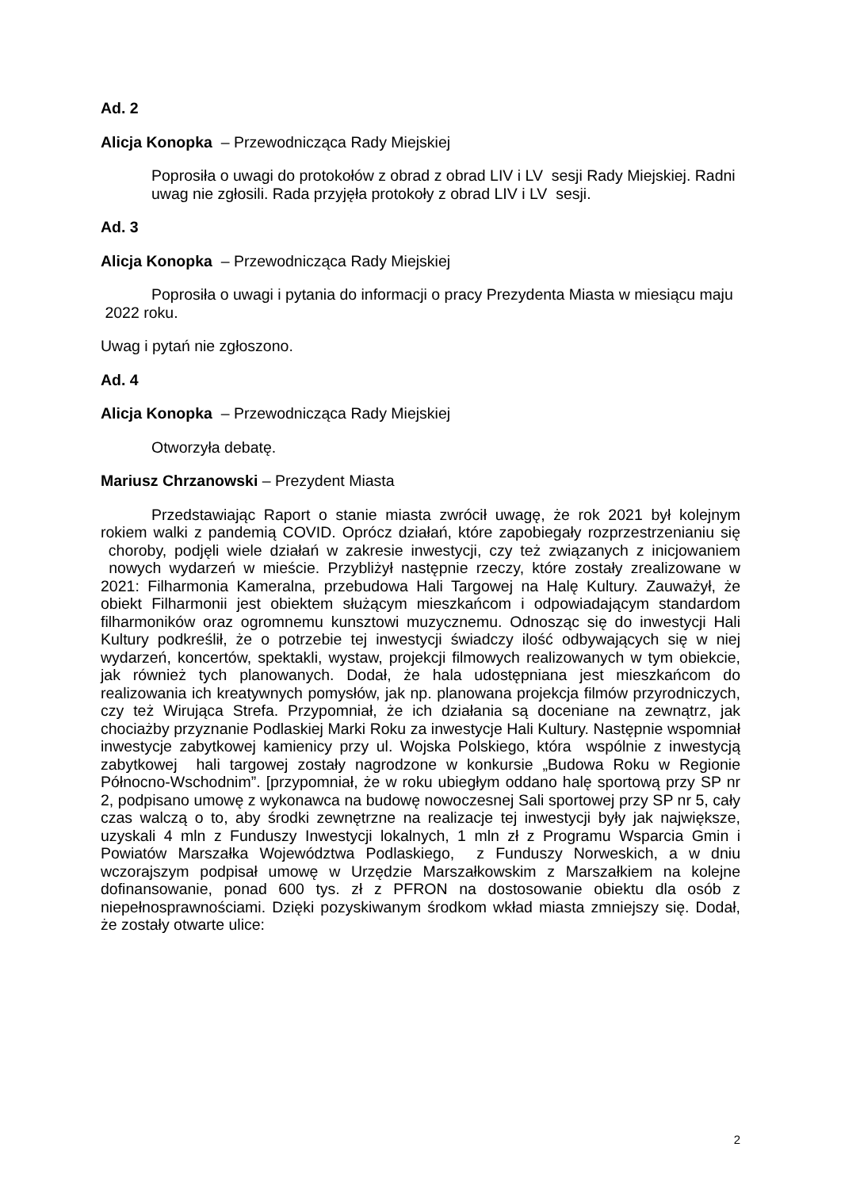Ad. 2
Alicja Konopka – Przewodnicząca Rady Miejskiej
Poprosiła o uwagi do protokołów z obrad z obrad LIV i LV sesji Rady Miejskiej. Radni uwag nie zgłosili. Rada przyjęła protokoły z obrad LIV i LV sesji.
Ad. 3
Alicja Konopka – Przewodnicząca Rady Miejskiej
Poprosiła o uwagi i pytania do informacji o pracy Prezydenta Miasta w miesiącu maju 2022 roku.
Uwag i pytań nie zgłoszono.
Ad. 4
Alicja Konopka – Przewodnicząca Rady Miejskiej
Otworzyła debatę.
Mariusz Chrzanowski – Prezydent Miasta
Przedstawiając Raport o stanie miasta zwrócił uwagę, że rok 2021 był kolejnym rokiem walki z pandemią COVID. Oprócz działań, które zapobiegały rozprzestrzenianiu się choroby, podjęli wiele działań w zakresie inwestycji, czy też związanych z inicjowaniem nowych wydarzeń w mieście. Przybliżył następnie rzeczy, które zostały zrealizowane w 2021: Filharmonia Kameralna, przebudowa Hali Targowej na Halę Kultury. Zauważył, że obiekt Filharmonii jest obiektem służącym mieszkańcom i odpowiadającym standardom filharmoników oraz ogromnemu kunsztowi muzycznemu. Odnosząc się do inwestycji Hali Kultury podkreślił, że o potrzebie tej inwestycji świadczy ilość odbywających się w niej wydarzeń, koncertów, spektakli, wystaw, projekcji filmowych realizowanych w tym obiekcie, jak również tych planowanych. Dodał, że hala udostępniana jest mieszkańcom do realizowania ich kreatywnych pomysłów, jak np. planowana projekcja filmów przyrodniczych, czy też Wirująca Strefa. Przypomniał, że ich działania są doceniane na zewnątrz, jak chociażby przyznanie Podlaskiej Marki Roku za inwestycje Hali Kultury. Następnie wspomniał inwestycje zabytkowej kamienicy przy ul. Wojska Polskiego, która wspólnie z inwestycją zabytkowej hali targowej zostały nagrodzone w konkursie „Budowa Roku w Regionie Północno-Wschodnim”. [przypomniał, że w roku ubiegłym oddano halę sportową przy SP nr 2, podpisano umowę z wykonawca na budowę nowoczesnej Sali sportowej przy SP nr 5, cały czas walczą o to, aby środki zewnętrzne na realizacje tej inwestycji były jak największe, uzyskali 4 mln z Funduszy Inwestycji lokalnych, 1 mln zł z Programu Wsparcia Gmin i Powiatów Marszałka Województwa Podlaskiego, z Funduszy Norweskich, a w dniu wczorajszym podpisał umowę w Urzędzie Marszałkowskim z Marszałkiem na kolejne dofinansowanie, ponad 600 tys. zł z PFRON na dostosowanie obiektu dla osób z niepełnosprawnościami. Dzięki pozyskiwanym środkom wkład miasta zmniejszy się. Dodał, że zostały otwarte ulice:
2